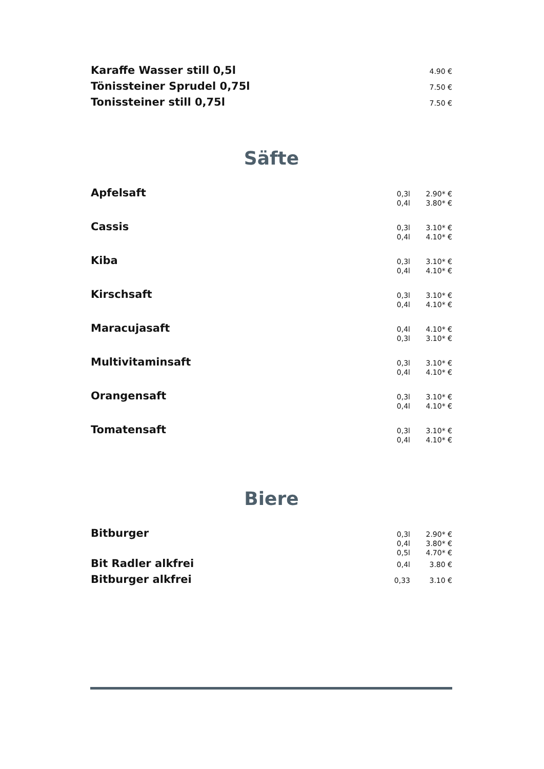| Karaffe Wasser still 0,5l | | 4.90 € |
| Tönissteiner Sprudel 0,75l | | 7.50 € |
| Tonissteiner still 0,75l | | 7.50 € |
Säfte
| Apfelsaft | 0,3l 0,4l | 2.90* € 3.80* € |
| Cassis | 0,3l 0,4l | 3.10* € 4.10* € |
| Kiba | 0,3l 0,4l | 3.10* € 4.10* € |
| Kirschsaft | 0,3l 0,4l | 3.10* € 4.10* € |
| Maracujasaft | 0,4l 0,3l | 4.10* € 3.10* € |
| Multivitaminsaft | 0,3l 0,4l | 3.10* € 4.10* € |
| Orangensaft | 0,3l 0,4l | 3.10* € 4.10* € |
| Tomatensaft | 0,3l 0,4l | 3.10* € 4.10* € |
Biere
| Bitburger | 0,3l 0,4l 0,5l | 2.90* € 3.80* € 4.70* € |
| Bit Radler alkfrei | 0,4l | 3.80 € |
| Bitburger alkfrei | 0,33 | 3.10 € |